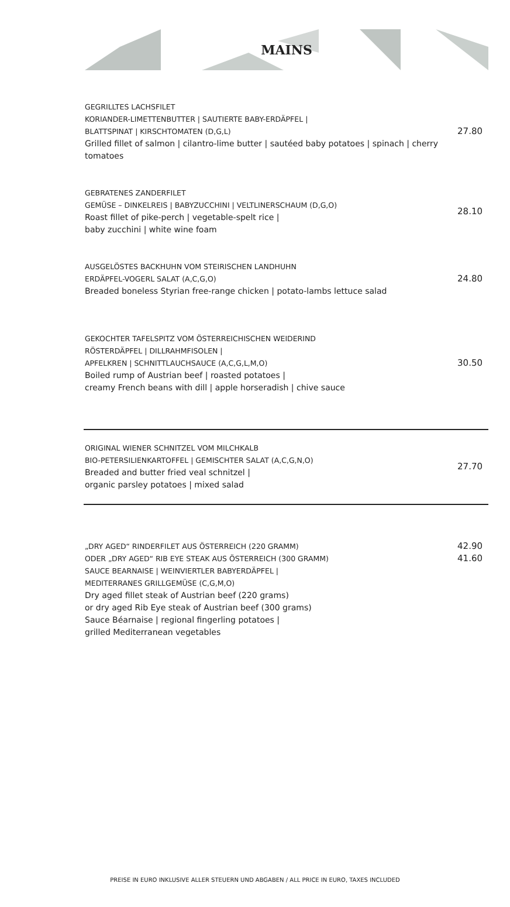MAINS
GEGRILLTES LACHSFILET
KORIANDER-LIMETTENBUTTER | SAUTIERTE BABY-ERDÄPFEL |
BLATTSPINAT | KIRSCHTOMATEN (D,G,L)
Grilled fillet of salmon | cilantro-lime butter | sautéed baby potatoes | spinach | cherry tomatoes
27.80
GEBRATENES ZANDERFILET
GEMÜSE – DINKELREIS | BABYZUCCHINI | VELTLINERSCHAUM (D,G,O)
Roast fillet of pike-perch | vegetable-spelt rice |
baby zucchini | white wine foam
28.10
AUSGELÖSTES BACKHUHN VOM STEIRISCHEN LANDHUHN
ERDÄPFEL-VOGERL SALAT (A,C,G,O)
Breaded boneless Styrian free-range chicken | potato-lambs lettuce salad
24.80
GEKOCHTER TAFELSPITZ VOM ÖSTERREICHISCHEN WEIDERIND
RÖSTERDÄPFEL | DILLRAHMFISOLEN |
APFELKREN | SCHNITTLAUCHSAUCE (A,C,G,L,M,O)
Boiled rump of Austrian beef | roasted potatoes |
creamy French beans with dill | apple horseradish | chive sauce
30.50
ORIGINAL WIENER SCHNITZEL VOM MILCHKALB
BIO-PETERSILIENKARTOFFEL | GEMISCHTER SALAT (A,C,G,N,O)
Breaded and butter fried veal schnitzel |
organic parsley potatoes | mixed salad
27.70
„DRY AGED“ RINDERFILET AUS ÖSTERREICH (220 GRAMM)
ODER „DRY AGED“ RIB EYE STEAK AUS ÖSTERREICH (300 GRAMM)
SAUCE BEARNAISE | WEINVIERTLER BABYERDÄPFEL |
MEDITERRANES GRILLGEMÜSE (C,G,M,O)
Dry aged fillet steak of Austrian beef (220 grams)
or dry aged Rib Eye steak of Austrian beef (300 grams)
Sauce Béarnaise | regional fingerling potatoes |
grilled Mediterranean vegetables
42.90
41.60
PREISE IN EURO INKLUSIVE ALLER STEUERN UND ABGABEN / ALL PRICE IN EURO, TAXES INCLUDED